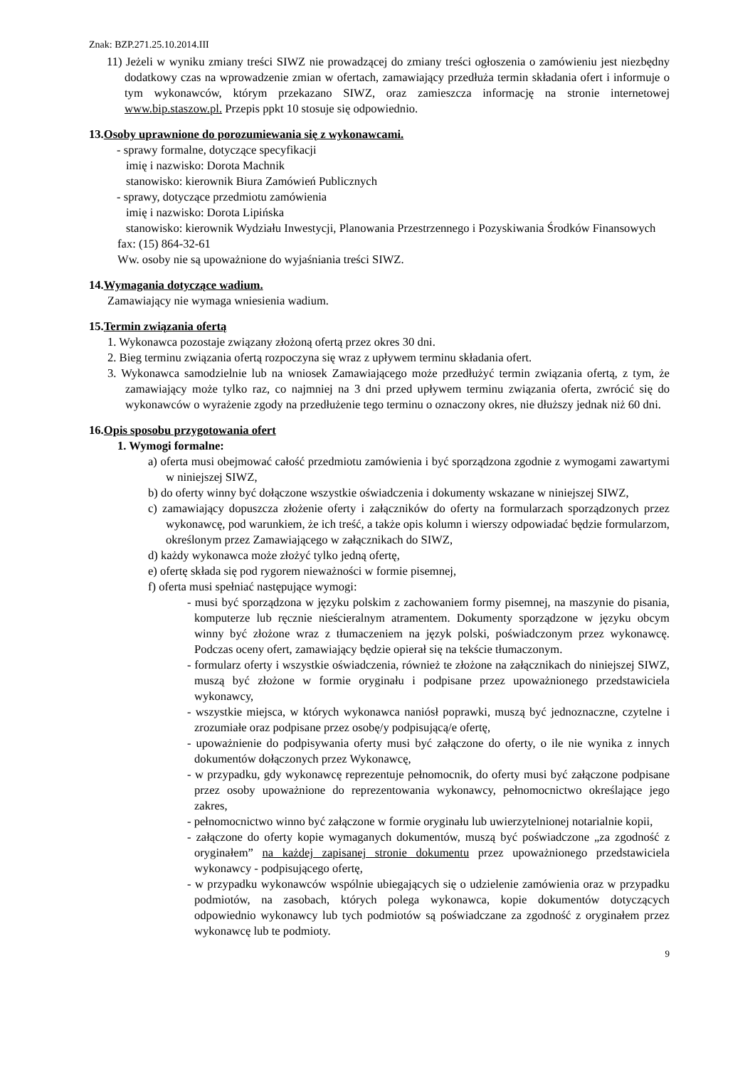Znak: BZP.271.25.10.2014.III
11) Jeżeli w wyniku zmiany treści SIWZ nie prowadzącej do zmiany treści ogłoszenia o zamówieniu jest niezbędny dodatkowy czas na wprowadzenie zmian w ofertach, zamawiający przedłuża termin składania ofert i informuje o tym wykonawców, którym przekazano SIWZ, oraz zamieszcza informację na stronie internetowej www.bip.staszow.pl. Przepis ppkt 10 stosuje się odpowiednio.
13.Osoby uprawnione do porozumiewania się z wykonawcami.
- sprawy formalne, dotyczące specyfikacji
imię i nazwisko: Dorota Machnik
stanowisko: kierownik Biura Zamówień Publicznych
- sprawy, dotyczące przedmiotu zamówienia
imię i nazwisko: Dorota Lipińska
stanowisko: kierownik Wydziału Inwestycji, Planowania Przestrzennego i Pozyskiwania Środków Finansowych
fax: (15) 864-32-61
Ww. osoby nie są upoważnione do wyjaśniania treści SIWZ.
14.Wymagania dotyczące wadium.
Zamawiający nie wymaga wniesienia wadium.
15.Termin związania ofertą
1. Wykonawca pozostaje związany złożoną ofertą przez okres 30 dni.
2. Bieg terminu związania ofertą rozpoczyna się wraz z upływem terminu składania ofert.
3. Wykonawca samodzielnie lub na wniosek Zamawiającego może przedłużyć termin związania ofertą, z tym, że zamawiający może tylko raz, co najmniej na 3 dni przed upływem terminu związania oferta, zwrócić się do wykonawców o wyrażenie zgody na przedłużenie tego terminu o oznaczony okres, nie dłuższy jednak niż 60 dni.
16.Opis sposobu przygotowania ofert
1. Wymogi formalne:
a) oferta musi obejmować całość przedmiotu zamówienia i być sporządzona zgodnie z wymogami zawartymi w niniejszej SIWZ,
b) do oferty winny być dołączone wszystkie oświadczenia i dokumenty wskazane w niniejszej SIWZ,
c) zamawiający dopuszcza złożenie oferty i załączników do oferty na formularzach sporządzonych przez wykonawcę, pod warunkiem, że ich treść, a także opis kolumn i wierszy odpowiadać będzie formularzom, określonym przez Zamawiającego w załącznikach do SIWZ,
d) każdy wykonawca może złożyć tylko jedną ofertę,
e) ofertę składa się pod rygorem nieważności w formie pisemnej,
f) oferta musi spełniać następujące wymogi:
- musi być sporządzona w języku polskim z zachowaniem formy pisemnej, na maszynie do pisania, komputerze lub ręcznie nieścieralnym atramentem. Dokumenty sporządzone w języku obcym winny być złożone wraz z tłumaczeniem na język polski, poświadczonym przez wykonawcę. Podczas oceny ofert, zamawiający będzie opierał się na tekście tłumaczonym.
- formularz oferty i wszystkie oświadczenia, również te złożone na załącznikach do niniejszej SIWZ, muszą być złożone w formie oryginału i podpisane przez upoważnionego przedstawiciela wykonawcy,
- wszystkie miejsca, w których wykonawca naniósł poprawki, muszą być jednoznaczne, czytelne i zrozumiałe oraz podpisane przez osobę/y podpisującą/e ofertę,
- upoważnienie do podpisywania oferty musi być załączone do oferty, o ile nie wynika z innych dokumentów dołączonych przez Wykonawcę,
- w przypadku, gdy wykonawcę reprezentuje pełnomocnik, do oferty musi być załączone podpisane przez osoby upoważnione do reprezentowania wykonawcy, pełnomocnictwo określające jego zakres,
- pełnomocnictwo winno być załączone w formie oryginału lub uwierzytelnionej notarialnie kopii,
- załączone do oferty kopie wymaganych dokumentów, muszą być poświadczone „za zgodność z oryginałem” na każdej zapisanej stronie dokumentu przez upoważnionego przedstawiciela wykonawcy - podpisującego ofertę,
- w przypadku wykonawców wspólnie ubiegających się o udzielenie zamówienia oraz w przypadku podmiotów, na zasobach, których polega wykonawca, kopie dokumentów dotyczących odpowiednio wykonawcy lub tych podmiotów są poświadczane za zgodność z oryginałem przez wykonawcę lub te podmioty.
9